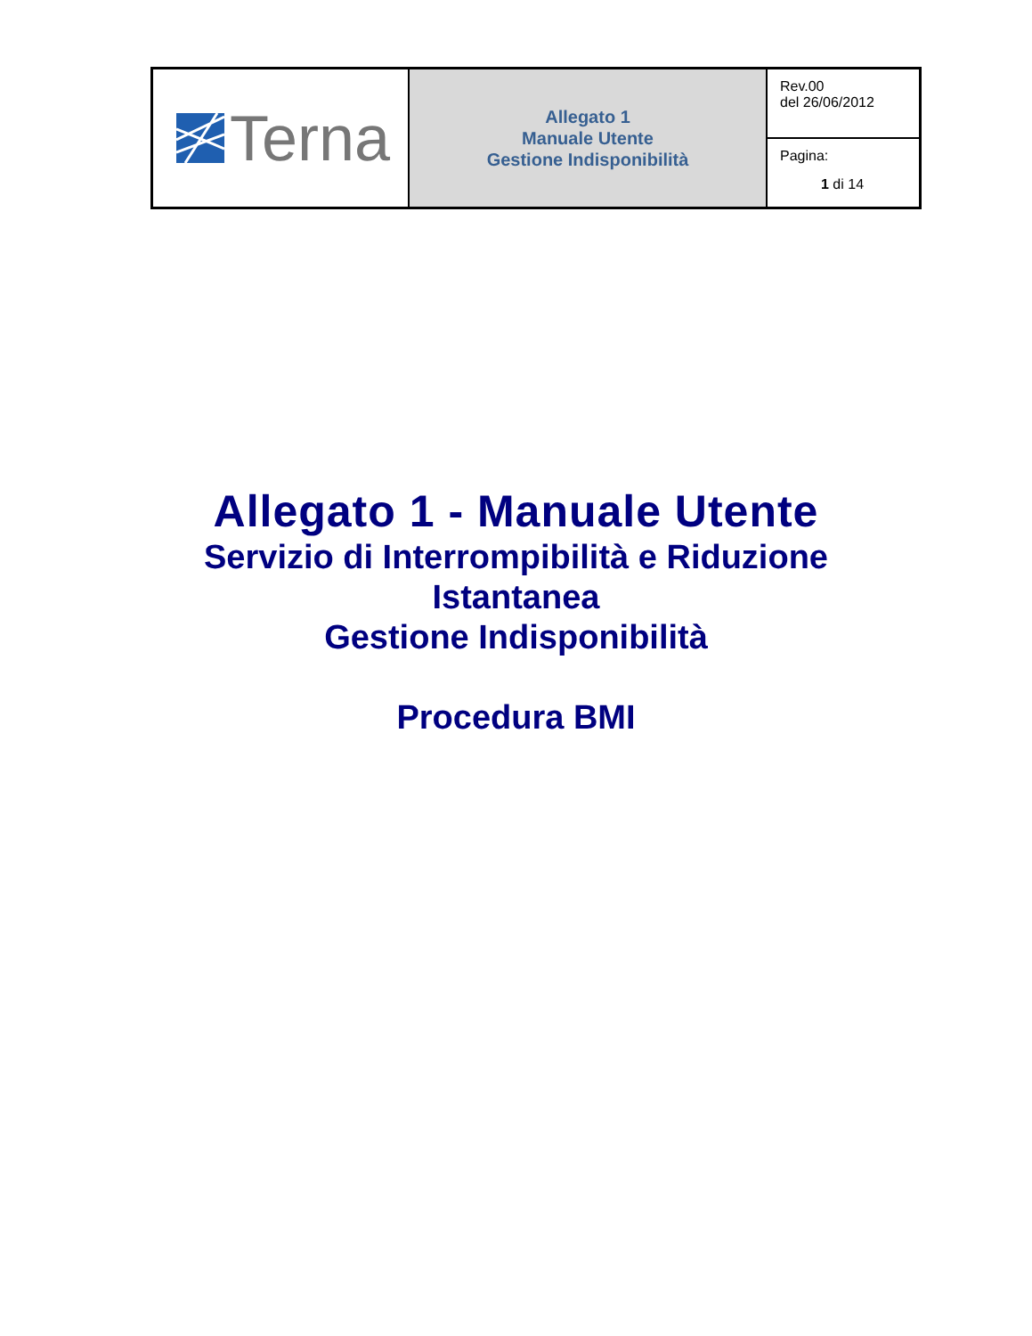| Terna | Allegato 1 Manuale Utente Gestione Indisponibilità | Rev.00 del 26/06/2012 |
| | | Pagina: 1 di 14 |
Allegato 1 - Manuale Utente
Servizio di Interrompibilità e Riduzione
Istantanea
Gestione Indisponibilità
Procedura BMI